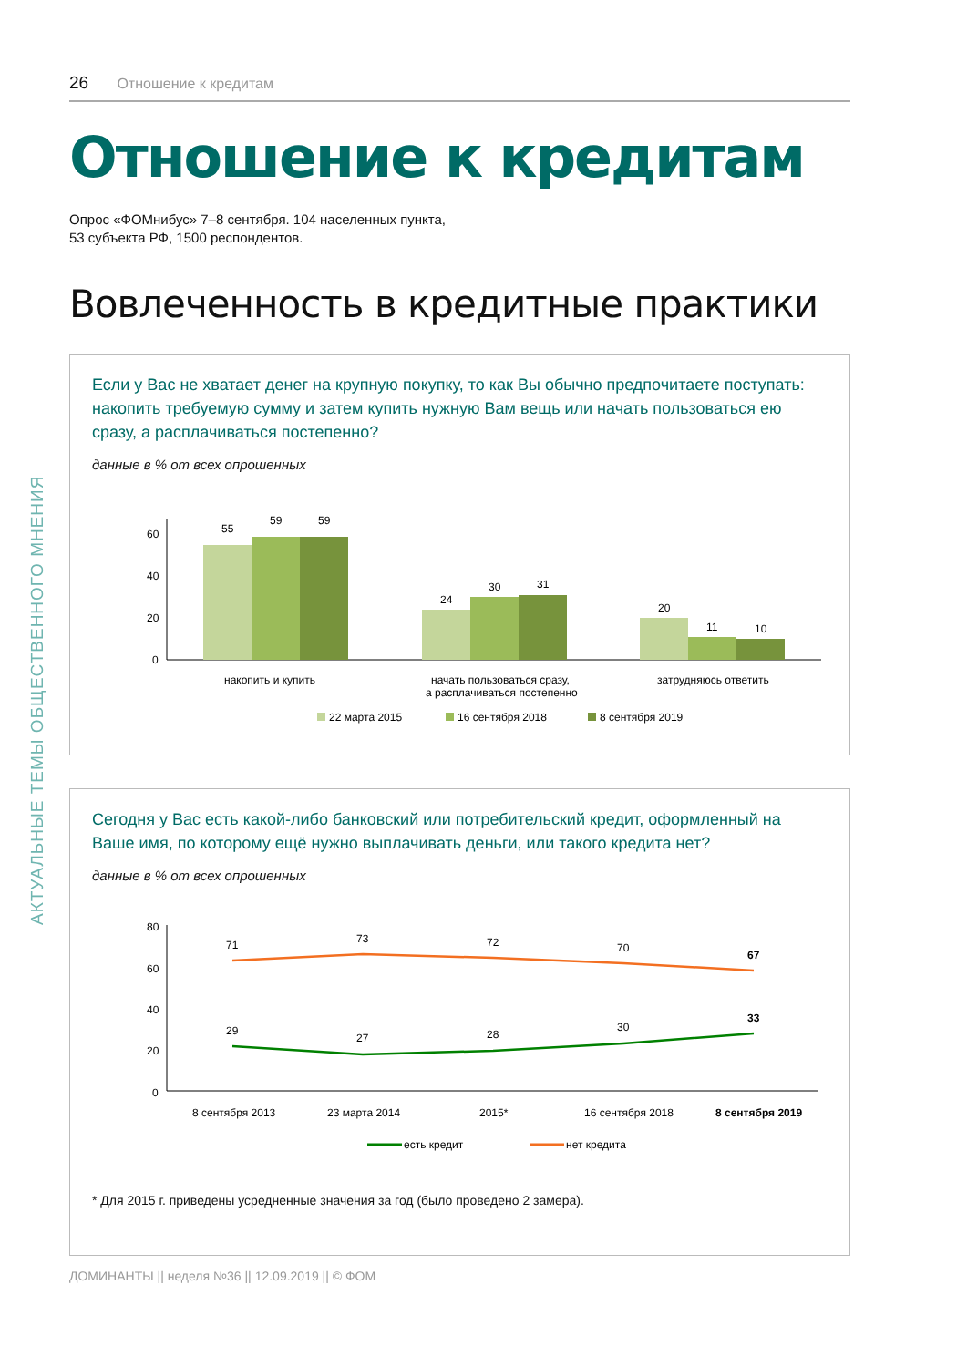АКТУАЛЬНЫЕ ТЕМЫ ОБЩЕСТВЕННОГО МНЕНИЯ
26 Отношение к кредитам
Отношение к кредитам
Опрос «ФОМнибус» 7–8 сентября. 104 населенных пункта,
53 субъекта РФ, 1500 респондентов.
Вовлеченность в кредитные практики
Если у Вас не хватает денег на крупную покупку, то как Вы обычно предпочитаете поступать: накопить требуемую сумму и затем купить нужную Вам вещь или начать пользоваться ею сразу, а расплачиваться постепенно?
данные в % от всех опрошенных
60
40
20
0
55
59
59
24
30
31
20
11
10
накопить и купить
начать пользоваться сразу,
а расплачиваться постепенно
затрудняюсь ответить
22 марта 2015
16 сентября 2018
8 сентября 2019
Сегодня у Вас есть какой-либо банковский или потребительский кредит, оформленный на Ваше имя, по которому ещё нужно выплачивать деньги, или такого кредита нет?
данные в % от всех опрошенных
80
60
40
20
0
71
73
72
70
67
29
27
28
30
33
8 сентября 2013
23 марта 2014
2015*
16 сентября 2018
8 сентября 2019
есть кредит
нет кредита
* Для 2015 г. приведены усредненные значения за год (было проведено 2 замера).
ДОМИНАНТЫ || неделя №36 || 12.09.2019 || © ФОМ